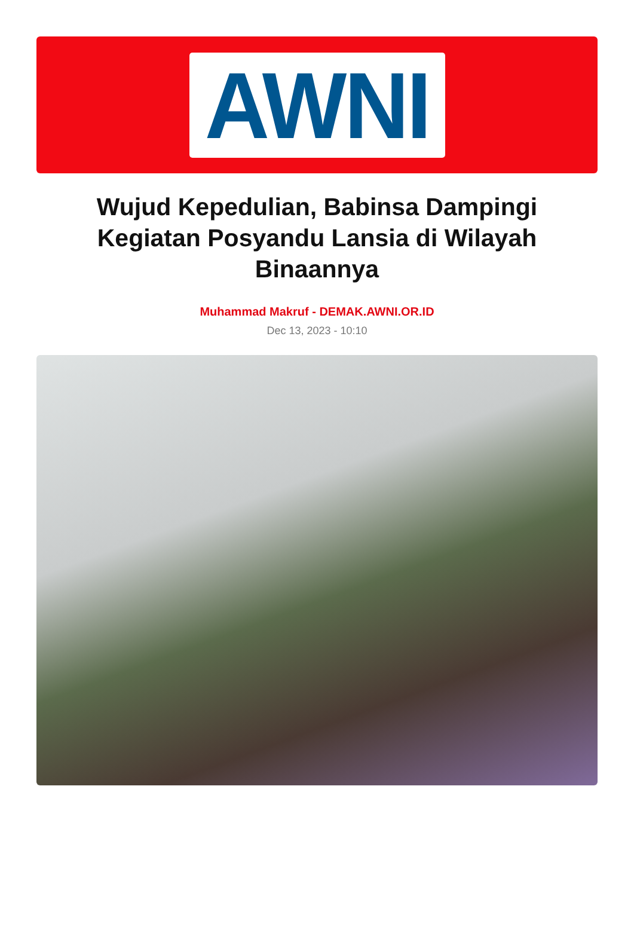AWNI
Wujud Kepedulian, Babinsa Dampingi Kegiatan Posyandu Lansia di Wilayah Binaannya
Muhammad Makruf - DEMAK.AWNI.OR.ID
Dec 13, 2023 - 10:10